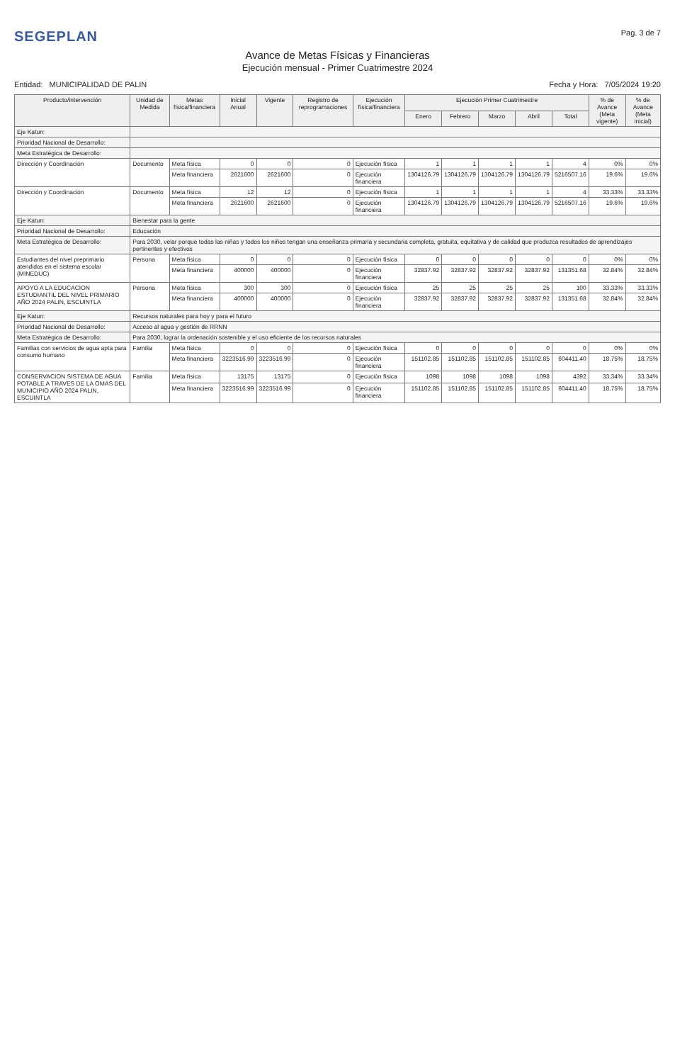SEGEPLAN
Pag. 3 de 7
Avance de Metas Físicas y Financieras
Ejecución mensual - Primer Cuatrimestre 2024
Entidad: MUNICIPALIDAD DE PALIN
Fecha y Hora: 7/05/2024 19:20
| Producto/intervención | Unidad de Medida | Metas física/financiera | Inicial Anual | Vigente | Registro de reprogramaciones | Ejecución física/financiera | Ejecución Primer Cuatrimestre | | | | | % de Avance (Meta vigente) | % de Avance (Meta inicial) |
| --- | --- | --- | --- | --- | --- | --- | --- | --- | --- | --- | --- | --- | --- |
| | | | | | | | Enero | Febrero | Marzo | Abril | Total | | |
| Eje Katun: | | | | | | | | | | | | | |
| Prioridad Nacional de Desarrollo: | | | | | | | | | | | | | |
| Meta Estratégica de Desarrollo: | | | | | | | | | | | | | |
| Dirección y Coordinación | Documento | Meta física | 0 | 0 | 0 | Ejecución física | 1 | 1 | 1 | 1 | 4 | 0% | 0% |
| | | Meta financiera | 2621600 | 2621600 | 0 | Ejecución financiera | 1304126.79 | 1304126.79 | 1304126.79 | 1304126.79 | 5216507.16 | 19.6% | 19.6% |
| Dirección y Coordinación | Documento | Meta física | 12 | 12 | 0 | Ejecución física | 1 | 1 | 1 | 1 | 4 | 33.33% | 33.33% |
| | | Meta financiera | 2621600 | 2621600 | 0 | Ejecución financiera | 1304126.79 | 1304126.79 | 1304126.79 | 1304126.79 | 5216507.16 | 19.6% | 19.6% |
| Eje Katun: | Bienestar para la gente | | | | | | | | | | | | |
| Prioridad Nacional de Desarrollo: | Educación | | | | | | | | | | | | |
| Meta Estratégica de Desarrollo: | Para 2030, velar porque todas las niñas y todos los niños tengan una enseñanza primaria y secundaria completa, gratuita, equitativa y de calidad que produzca resultados de aprendizajes pertinentes y efectivos | | | | | | | | | | | | |
| Estudiantes del nivel preprimario atendidos en el sistema escolar (MINEDUC) | Persona | Meta física | 0 | 0 | 0 | Ejecución física | 0 | 0 | 0 | 0 | 0 | 0% | 0% |
| | | Meta financiera | 400000 | 400000 | 0 | Ejecución financiera | 32837.92 | 32837.92 | 32837.92 | 32837.92 | 131351.68 | 32.84% | 32.84% |
| APOYO A LA EDUCACION ESTUDIANTIL DEL NIVEL PRIMARIO AÑO 2024 PALIN, ESCUINTLA | Persona | Meta física | 300 | 300 | 0 | Ejecución física | 25 | 25 | 25 | 25 | 100 | 33.33% | 33.33% |
| | | Meta financiera | 400000 | 400000 | 0 | Ejecución financiera | 32837.92 | 32837.92 | 32837.92 | 32837.92 | 131351.68 | 32.84% | 32.84% |
| Eje Katun: | Recursos naturales para hoy y para el futuro | | | | | | | | | | | | |
| Prioridad Nacional de Desarrollo: | Acceso al agua y gestión de RRNN | | | | | | | | | | | | |
| Meta Estratégica de Desarrollo: | Para 2030, lograr la ordenación sostenible y el uso eficiente de los recursos naturales | | | | | | | | | | | | |
| Familias con servicios de agua apta para consumo humano | Familia | Meta física | 0 | 0 | 0 | Ejecución física | 0 | 0 | 0 | 0 | 0 | 0% | 0% |
| | | Meta financiera | 3223516.99 | 3223516.99 | 0 | Ejecución financiera | 151102.85 | 151102.85 | 151102.85 | 151102.85 | 604411.40 | 18.75% | 18.75% |
| CONSERVACION SISTEMA DE AGUA POTABLE A TRAVES DE LA OMAS DEL MUNICIPIO AÑO 2024 PALIN, ESCUINTLA | Familia | Meta física | 13175 | 13175 | 0 | Ejecución física | 1098 | 1098 | 1098 | 1098 | 4392 | 33.34% | 33.34% |
| | | Meta financiera | 3223516.99 | 3223516.99 | 0 | Ejecución financiera | 151102.85 | 151102.85 | 151102.85 | 151102.85 | 604411.40 | 18.75% | 18.75% |